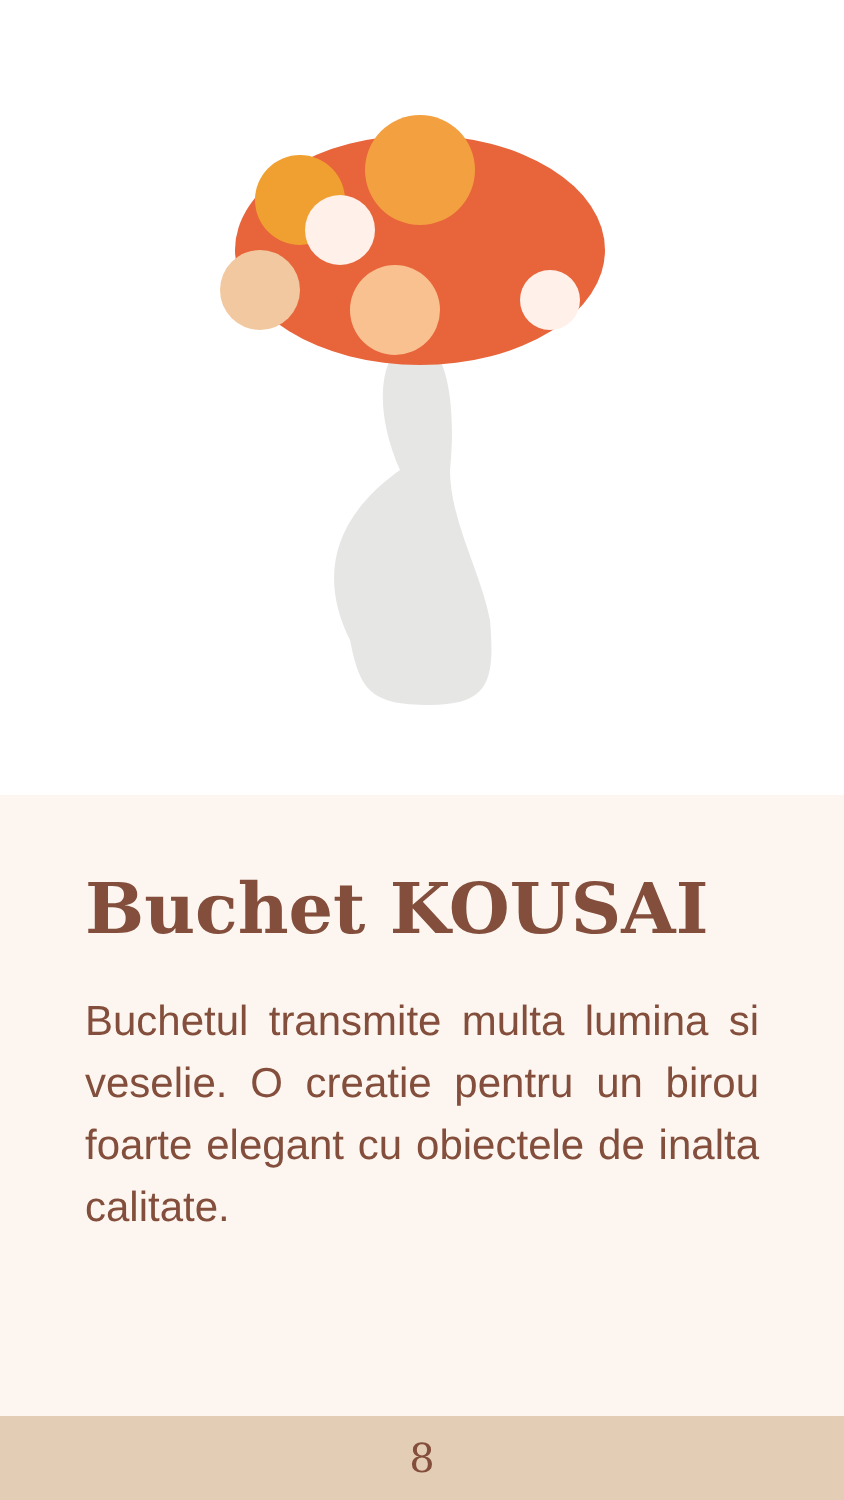Buchet KOUSAI
Buchetul transmite multa lumina si veselie. O creatie pentru un birou foarte elegant cu obiectele de inalta calitate.
8